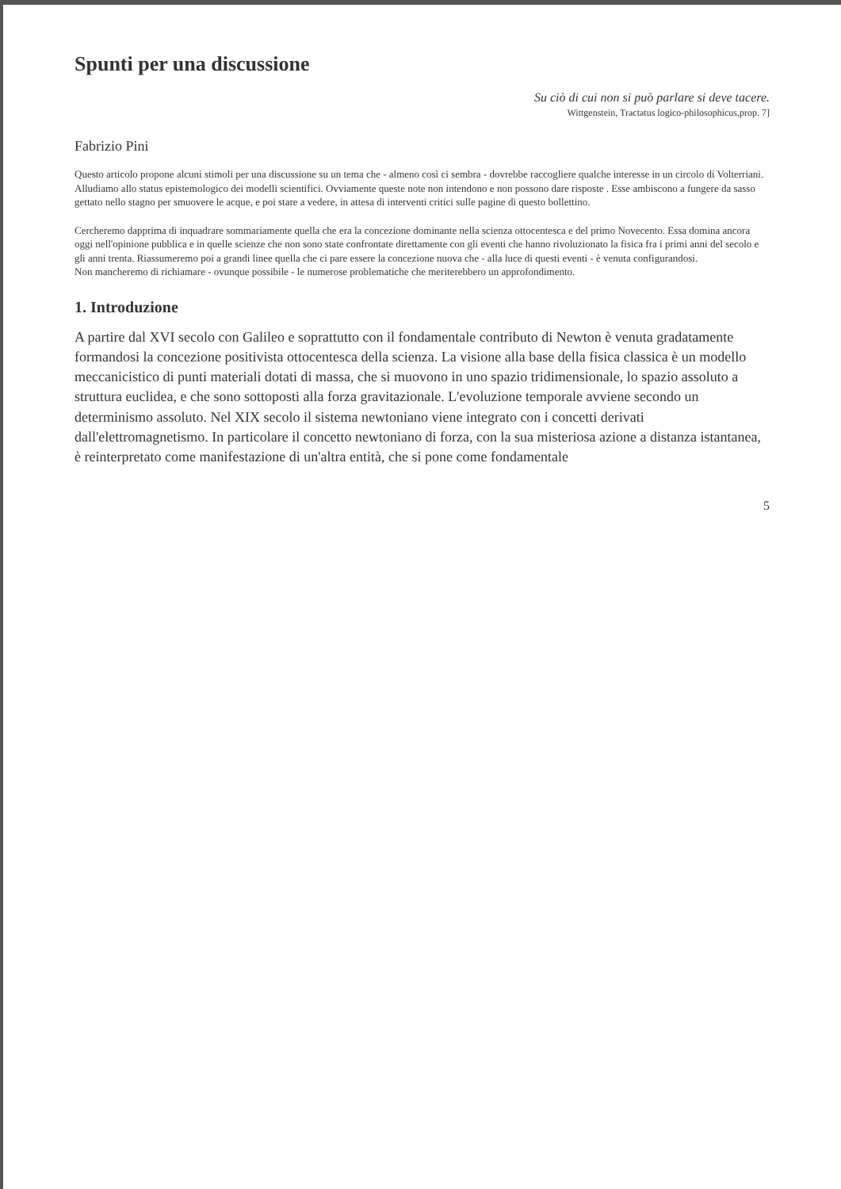Spunti per una discussione
Su ciò di cui non si può parlare si deve tacere.
Wittgenstein, Tractatus logico-philosophicus,prop. 7]
Fabrizio Pini
Questo articolo propone alcuni stimoli per una discussione su un tema che - almeno così ci sembra - dovrebbe raccogliere qualche interesse in un circolo di Volterriani. Alludiamo allo status epistemologico dei modelli scientifici. Ovviamente queste note non intendono e non possono dare risposte . Esse ambiscono a fungere da sasso gettato nello stagno per smuovere le acque, e poi stare a vedere, in attesa di interventi critici sulle pagine di questo bollettino.
Cercheremo dapprima di inquadrare sommariamente quella che era la concezione dominante nella scienza ottocentesca e del primo Novecento. Essa domina ancora oggi nell'opinione pubblica e in quelle scienze che non sono state confrontate direttamente con gli eventi che hanno rivoluzionato la fisica fra i primi anni del secolo e gli anni trenta. Riassumeremo poi a grandi linee quella che ci pare essere la concezione nuova che - alla luce di questi eventi - è venuta configurandosi.
Non mancheremo di richiamare - ovunque possibile - le numerose problematiche che meriterebbero un approfondimento.
1. Introduzione
A partire dal XVI secolo con Galileo e soprattutto con il fondamentale contributo di Newton è venuta gradatamente formandosi la concezione positivista ottocentesca della scienza. La visione alla base della fisica classica è un modello meccanicistico di punti materiali dotati di massa, che si muovono in uno spazio tridimensionale, lo spazio assoluto a struttura euclidea, e che sono sottoposti alla forza gravitazionale. L'evoluzione temporale avviene secondo un determinismo assoluto. Nel XIX secolo il sistema newtoniano viene integrato con i concetti derivati dall'elettromagnetismo. In particolare il concetto newtoniano di forza, con la sua misteriosa azione a distanza istantanea, è reinterpretato come manifestazione di un'altra entità, che si pone come fondamentale
5